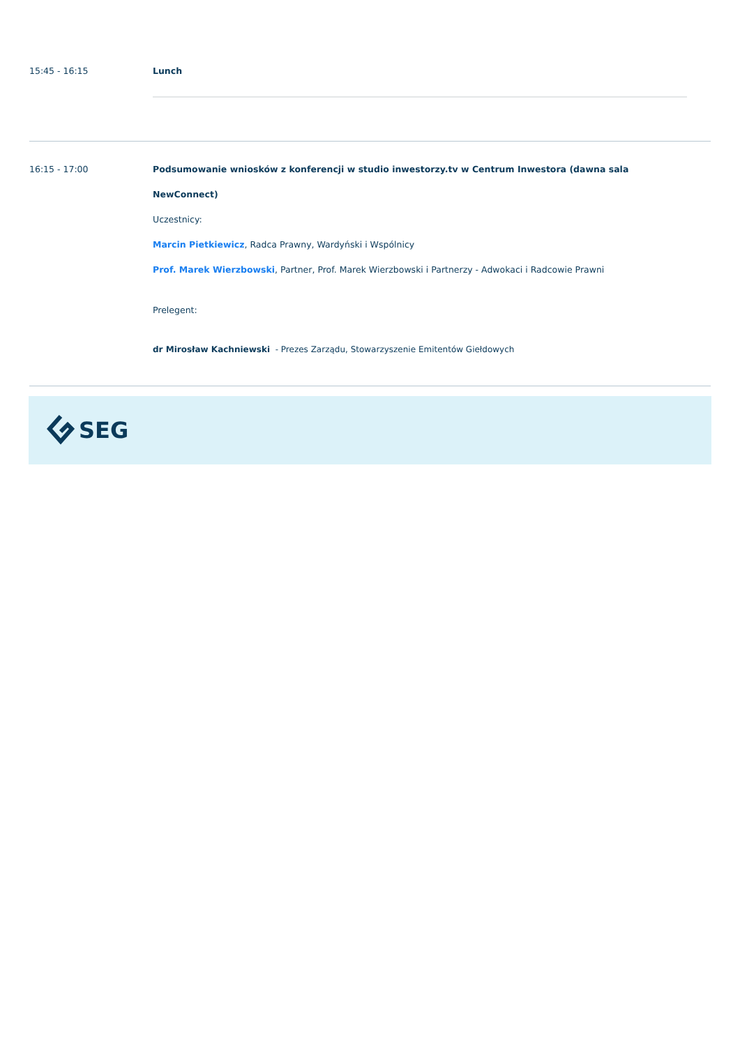15:45 - 16:15 Lunch
16:15 - 17:00 Podsumowanie wniosków z konferencji w studio inwestorzy.tv w Centrum Inwestora (dawna sala NewConnect)
Uczestnicy:
Marcin Pietkiewicz, Radca Prawny, Wardyński i Wspólnicy
Prof. Marek Wierzbowski, Partner, Prof. Marek Wierzbowski i Partnerzy - Adwokaci i Radcowie Prawni
Prelegent:
dr Mirosław Kachniewski - Prezes Zarządu, Stowarzyszenie Emitentów Giełdowych
SEG